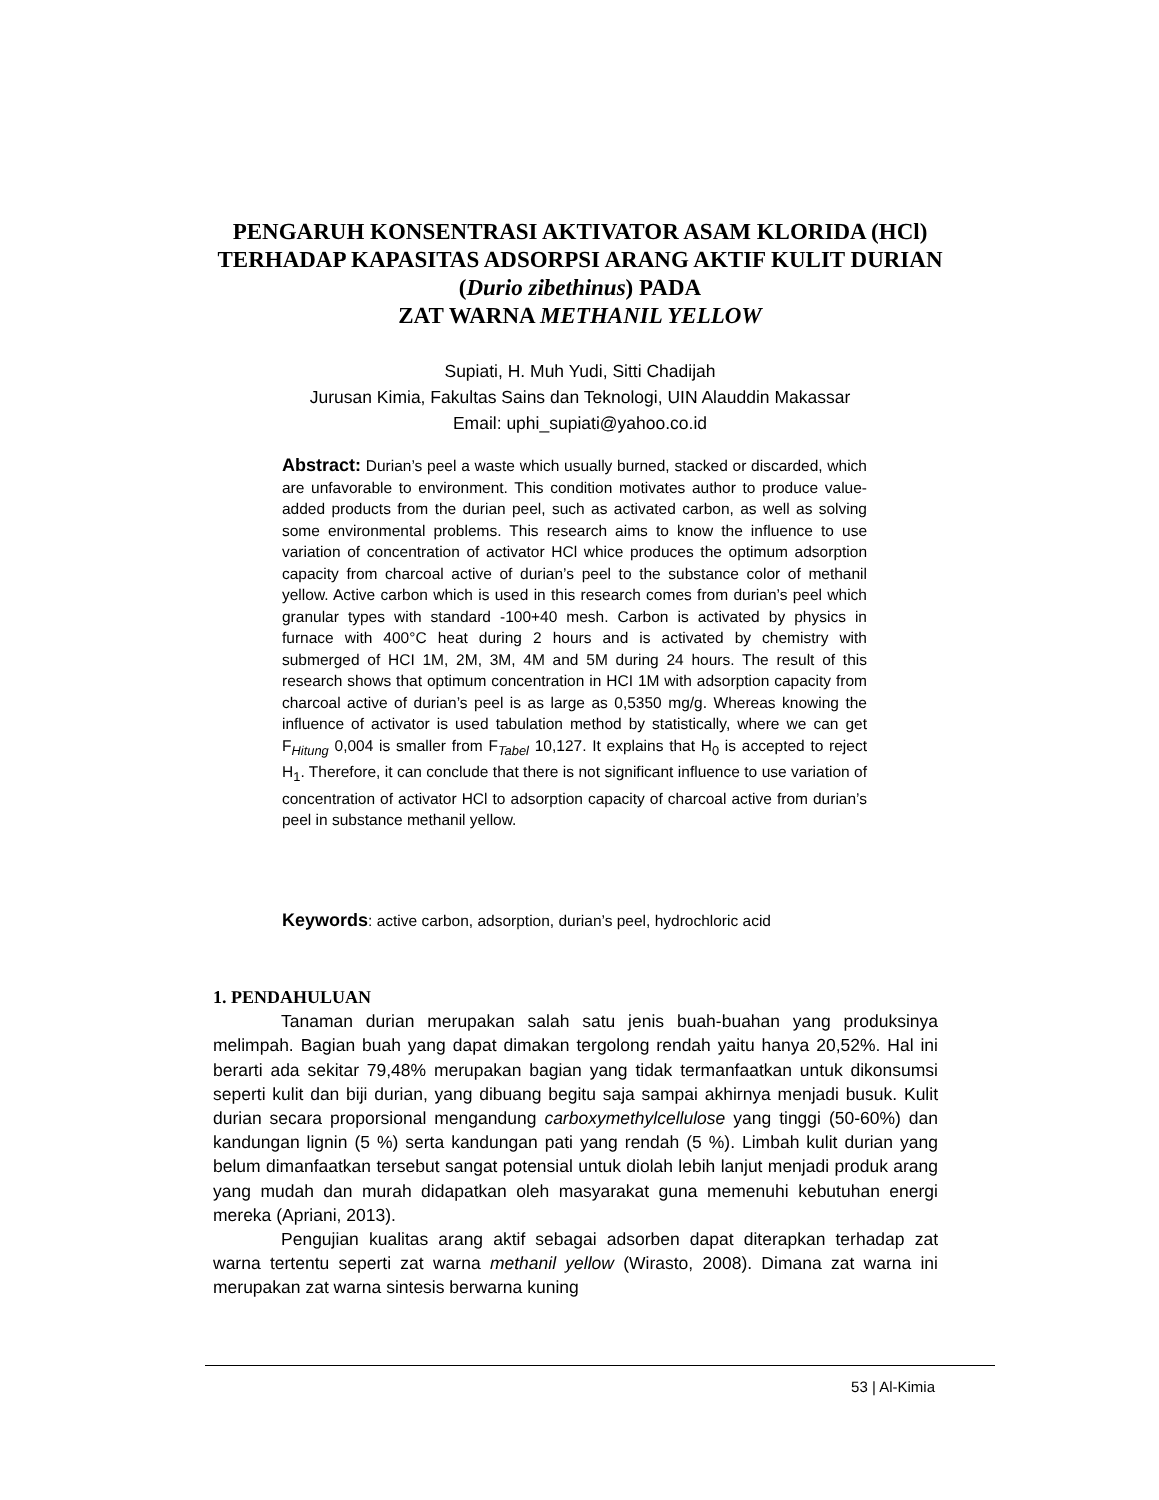PENGARUH KONSENTRASI AKTIVATOR ASAM KLORIDA (HCl) TERHADAP KAPASITAS ADSORPSI ARANG AKTIF KULIT DURIAN (Durio zibethinus) PADA
ZAT WARNA METHANIL YELLOW
Supiati, H. Muh Yudi, Sitti Chadijah
Jurusan Kimia, Fakultas Sains dan Teknologi, UIN Alauddin Makassar
Email: uphi_supiati@yahoo.co.id
Abstract: Durian’s peel a waste which usually burned, stacked or discarded, which are unfavorable to environment. This condition motivates author to produce value-added products from the durian peel, such as activated carbon, as well as solving some environmental problems. This research aims to know the influence to use variation of concentration of activator HCl whice produces the optimum adsorption capacity from charcoal active of durian’s peel to the substance color of methanil yellow. Active carbon which is used in this research comes from durian’s peel which granular types with standard -100+40 mesh. Carbon is activated by physics in furnace with 400°C heat during 2 hours and is activated by chemistry with submerged of HCI 1M, 2M, 3M, 4M and 5M during 24 hours. The result of this research shows that optimum concentration in HCI 1M with adsorption capacity from charcoal active of durian’s peel is as large as 0,5350 mg/g. Whereas knowing the influence of activator is used tabulation method by statistically, where we can get F<sub>Hitung</sub> 0,004 is smaller from F<sub>Tabel</sub> 10,127. It explains that H<sub>0</sub> is accepted to reject H<sub>1</sub>. Therefore, it can conclude that there is not significant influence to use variation of concentration of activator HCl to adsorption capacity of charcoal active from durian’s peel in substance methanil yellow.
Keywords: active carbon, adsorption, durian’s peel, hydrochloric acid
1. PENDAHULUAN
Tanaman durian merupakan salah satu jenis buah-buahan yang produksinya melimpah. Bagian buah yang dapat dimakan tergolong rendah yaitu hanya 20,52%. Hal ini berarti ada sekitar 79,48% merupakan bagian yang tidak termanfaatkan untuk dikonsumsi seperti kulit dan biji durian, yang dibuang begitu saja sampai akhirnya menjadi busuk. Kulit durian secara proporsional mengandung carboxymethylcellulose yang tinggi (50-60%) dan kandungan lignin (5 %) serta kandungan pati yang rendah (5 %). Limbah kulit durian yang belum dimanfaatkan tersebut sangat potensial untuk diolah lebih lanjut menjadi produk arang yang mudah dan murah didapatkan oleh masyarakat guna memenuhi kebutuhan energi mereka (Apriani, 2013).
Pengujian kualitas arang aktif sebagai adsorben dapat diterapkan terhadap zat warna tertentu seperti zat warna methanil yellow (Wirasto, 2008). Dimana zat warna ini merupakan zat warna sintesis berwarna kuning
53 | Al-Kimia